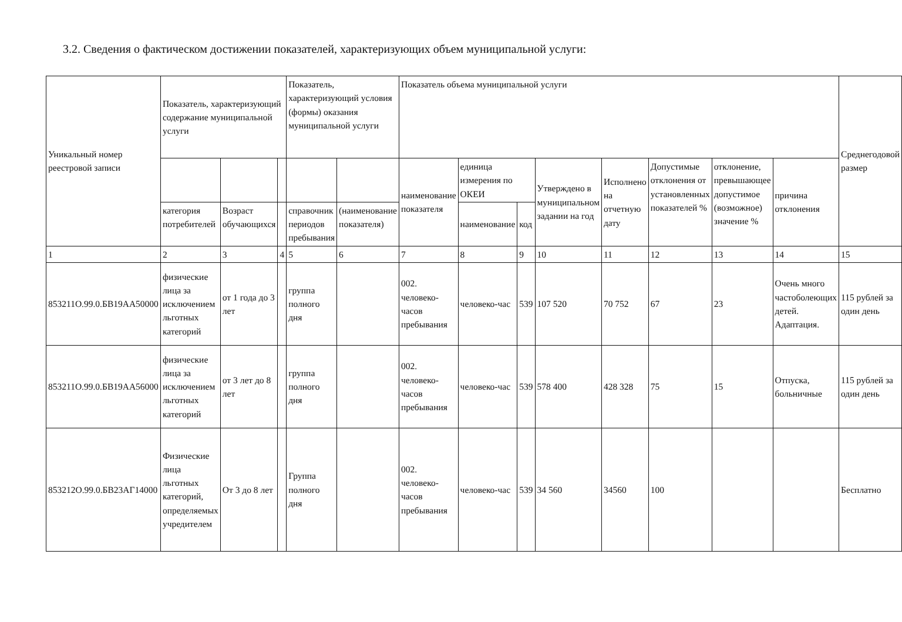3.2. Сведения о фактическом достижении показателей, характеризующих объем муниципальной услуги:
| Уникальный номер реестровой записи | Показатель, характеризующий содержание муниципальной услуги | | | Показатель, характеризующий условия (формы) оказания муниципальной услуги | | Показатель объема муниципальной услуги | | | | | | | | Среднегодовой размер |
| --- | --- | --- | --- | --- | --- | --- | --- | --- | --- | --- | --- | --- | --- | --- |
| | | | | | | наименование показателя | единица измерения по ОКЕИ | | Утверждено в муниципальном задании на год | Исполнено на отчетную дату | Допустимые отклонения от установленных показателей % | отклонение, превышающее допустимое (возможное) значение % | причина отклонения | |
| | категория потребителей | Возраст обучающихся | | справочник периодов пребывания | (наименование показателя) | | наименование | код | | | | | | |
| 1 | 2 | 3 | 4 | 5 | 6 | 7 | 8 | 9 | 10 | 11 | 12 | 13 | 14 | 15 |
| 853211О.99.0.БВ19АА50000 | физические лица за исключением льготных категорий | от 1 года до 3 лет | | группа полного дня | | 002. человеко-часов пребывания | человеко-час | 539 | 107 520 | 70 752 | 67 | 23 | Очень много частоболеющих детей. Адаптация. | 115 рублей за один день |
| 853211О.99.0.БВ19АА56000 | физические лица за исключением льготных категорий | от 3 лет до 8 лет | | группа полного дня | | 002. человеко-часов пребывания | человеко-час | 539 | 578 400 | 428 328 | 75 | 15 | Отпуска, больничные | 115 рублей за один день |
| 853212О.99.0.БВ23АГ14000 | Физические лица льготных категорий, определяемых учредителем | От 3 до 8 лет | | Группа полного дня | | 002. человеко-часов пребывания | человеко-час | 539 | 34 560 | 34560 | 100 | | | Бесплатно |